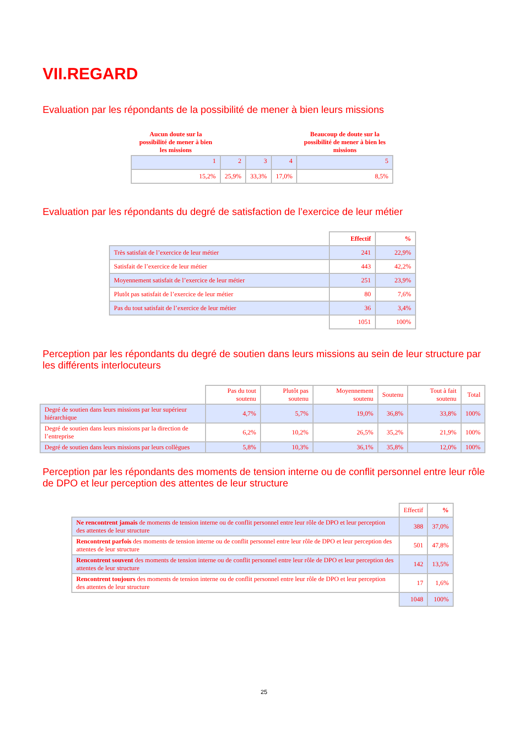VII.REGARD
Evaluation par les répondants de la possibilité de mener à bien leurs missions
| Aucun doute sur la possibilité de mener à bien les missions | | | | Beaucoup de doute sur la possibilité de mener à bien les missions |
| --- | --- | --- | --- | --- |
| 1 | 2 | 3 | 4 | 5 |
| 15,2% | 25,9% | 33,3% | 17,0% | 8,5% |
Evaluation par les répondants du degré de satisfaction de l’exercice de leur métier
| | Effectif | % |
| --- | --- | --- |
| Très satisfait de l’exercice de leur métier | 241 | 22,9% |
| Satisfait de l’exercice de leur métier | 443 | 42,2% |
| Moyennement satisfait de l’exercice de leur métier | 251 | 23,9% |
| Plutôt pas satisfait de l’exercice de leur métier | 80 | 7,6% |
| Pas du tout satisfait de l’exercice de leur métier | 36 | 3,4% |
| | 1051 | 100% |
Perception par les répondants du degré de soutien dans leurs missions au sein de leur structure par les différents interlocuteurs
| | Pas du tout soutenu | Plutôt pas soutenu | Moyennement soutenu | Soutenu | Tout à fait soutenu | Total |
| --- | --- | --- | --- | --- | --- | --- |
| Degré de soutien dans leurs missions par leur supérieur hiérarchique | 4,7% | 5,7% | 19,0% | 36,8% | 33,8% | 100% |
| Degré de soutien dans leurs missions par la direction de l’entreprise | 6,2% | 10,2% | 26,5% | 35,2% | 21,9% | 100% |
| Degré de soutien dans leurs missions par leurs collègues | 5,8% | 10,3% | 36,1% | 35,8% | 12,0% | 100% |
Perception par les répondants des moments de tension interne ou de conflit personnel entre leur rôle de DPO et leur perception des attentes de leur structure
| | Effectif | % |
| --- | --- | --- |
| Ne rencontrent jamais de moments de tension interne ou de conflit personnel entre leur rôle de DPO et leur perception des attentes de leur structure | 388 | 37,0% |
| Rencontrent parfois des moments de tension interne ou de conflit personnel entre leur rôle de DPO et leur perception des attentes de leur structure | 501 | 47,8% |
| Rencontrent souvent des moments de tension interne ou de conflit personnel entre leur rôle de DPO et leur perception des attentes de leur structure | 142 | 13,5% |
| Rencontrent toujours des moments de tension interne ou de conflit personnel entre leur rôle de DPO et leur perception des attentes de leur structure | 17 | 1,6% |
| | 1048 | 100% |
25